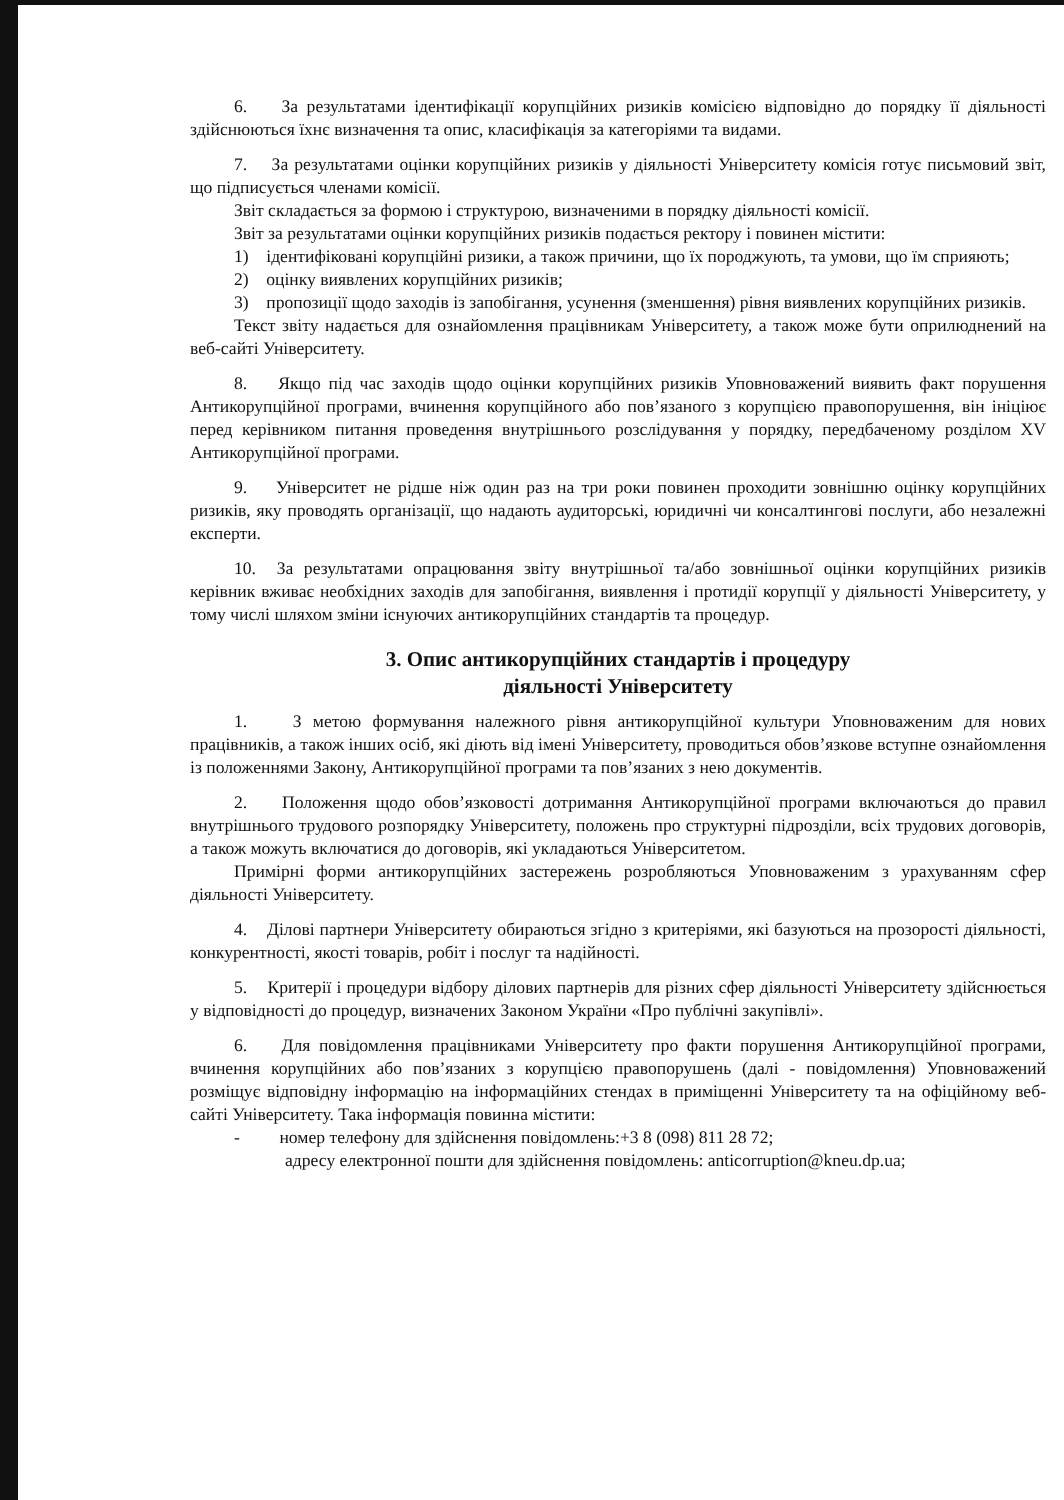6. За результатами ідентифікації корупційних ризиків комісією відповідно до порядку її діяльності здійснюються їхнє визначення та опис, класифікація за категоріями та видами.
7. За результатами оцінки корупційних ризиків у діяльності Університету комісія готує письмовий звіт, що підписується членами комісії.
Звіт складається за формою і структурою, визначеними в порядку діяльності комісії.
Звіт за результатами оцінки корупційних ризиків подається ректору і повинен містити:
1) ідентифіковані корупційні ризики, а також причини, що їх породжують, та умови, що їм сприяють;
2) оцінку виявлених корупційних ризиків;
3) пропозиції щодо заходів із запобігання, усунення (зменшення) рівня виявлених корупційних ризиків.
Текст звіту надається для ознайомлення працівникам Університету, а також може бути оприлюднений на веб-сайті Університету.
8. Якщо під час заходів щодо оцінки корупційних ризиків Уповноважений виявить факт порушення Антикорупційної програми, вчинення корупційного або пов’язаного з корупцією правопорушення, він ініціює перед керівником питання проведення внутрішнього розслідування у порядку, передбаченому розділом XV Антикорупційної програми.
9. Університет не рідше ніж один раз на три роки повинен проходити зовнішню оцінку корупційних ризиків, яку проводять організації, що надають аудиторські, юридичні чи консалтингові послуги, або незалежні експерти.
10. За результатами опрацювання звіту внутрішньої та/або зовнішньої оцінки корупційних ризиків керівник вживає необхідних заходів для запобігання, виявлення і протидії корупції у діяльності Університету, у тому числі шляхом зміни існуючих антикорупційних стандартів та процедур.
3. Опис антикорупційних стандартів і процедуру
діяльності Університету
1. З метою формування належного рівня антикорупційної культури Уповноваженим для нових працівників, а також інших осіб, які діють від імені Університету, проводиться обов’язкове вступне ознайомлення із положеннями Закону, Антикорупційної програми та пов’язаних з нею документів.
2. Положення щодо обов’язковості дотримання Антикорупційної програми включаються до правил внутрішнього трудового розпорядку Університету, положень про структурні підрозділи, всіх трудових договорів, а також можуть включатися до договорів, які укладаються Університетом.
Примірні форми антикорупційних застережень розробляються Уповноваженим з урахуванням сфер діяльності Університету.
4. Ділові партнери Університету обираються згідно з критеріями, які базуються на прозорості діяльності, конкурентності, якості товарів, робіт і послуг та надійності.
5. Критерії і процедури відбору ділових партнерів для різних сфер діяльності Університету здійснюється у відповідності до процедур, визначених Законом України «Про публічні закупівлі».
6. Для повідомлення працівниками Університету про факти порушення Антикорупційної програми, вчинення корупційних або пов’язаних з корупцією правопорушень (далі - повідомлення) Уповноважений розміщує відповідну інформацію на інформаційних стендах в приміщенні Університету та на офіційному веб-сайті Університету. Така інформація повинна містити:
- номер телефону для здійснення повідомлень:+3 8 (098) 811 28 72;
адресу електронної пошти для здійснення повідомлень: anticorruption@kneu.dp.ua;